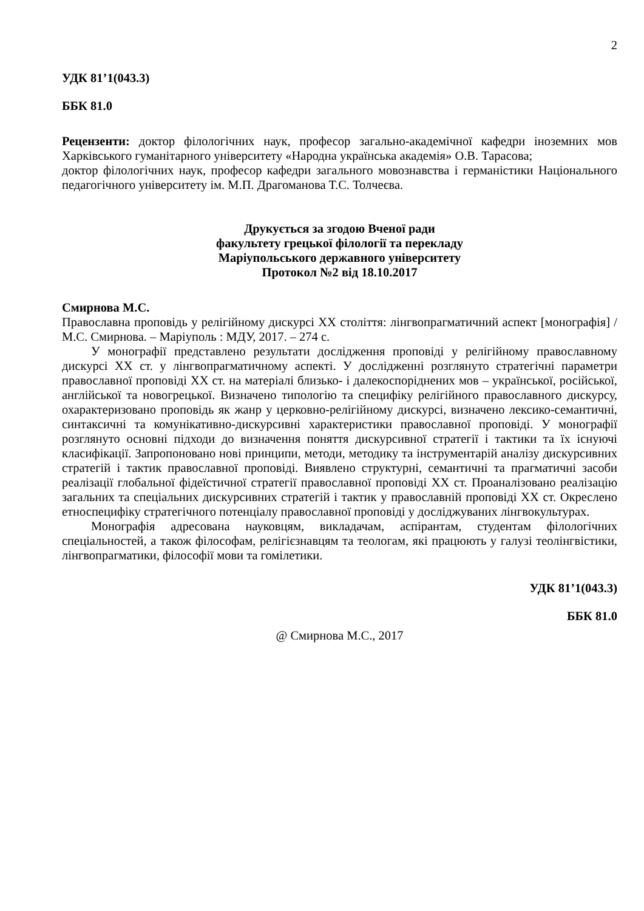2
УДК 81’1(043.3)
ББК 81.0
Рецензенти: доктор філологічних наук, професор загально-академічної кафедри іноземних мов Харківського гуманітарного університету «Народна українська академія» О.В. Тарасова;
доктор філологічних наук, професор кафедри загального мовознавства і германістики Національного педагогічного університету ім. М.П. Драгоманова Т.С. Толчеєва.
Друкується за згодою Вченої ради
факультету грецької філології та перекладу
Маріупольського державного університету
Протокол №2 від 18.10.2017
Смирнова М.С.
Православна проповідь у релігійному дискурсі ХХ століття: лінгвопрагматичний аспект [монографія] / М.С. Смирнова. – Маріуполь : МДУ, 2017. – 274 с.
У монографії представлено результати дослідження проповіді у релігійному православному дискурсі ХХ ст. у лінгвопрагматичному аспекті. У дослідженні розглянуто стратегічні параметри православної проповіді ХХ ст. на матеріалі близько- і далекоспоріднених мов – української, російської, англійської та новогрецької. Визначено типологію та специфіку релігійного православного дискурсу, охарактеризовано проповідь як жанр у церковно-релігійному дискурсі, визначено лексико-семантичні, синтаксичні та комунікативно-дискурсивні характеристики православної проповіді. У монографії розглянуто основні підходи до визначення поняття дискурсивної стратегії і тактики та їх існуючі класифікації. Запропоновано нові принципи, методи, методику та інструментарій аналізу дискурсивних стратегій і тактик православної проповіді. Виявлено структурні, семантичні та прагматичні засоби реалізації глобальної фідеїстичної стратегії православної проповіді ХХ ст. Проаналізовано реалізацію загальних та спеціальних дискурсивних стратегій і тактик у православній проповіді ХХ ст. Окреслено етноспецифіку стратегічного потенціалу православної проповіді у досліджуваних лінгвокультурах.
Монографія адресована науковцям, викладачам, аспірантам, студентам філологічних спеціальностей, а також філософам, релігієзнавцям та теологам, які працюють у галузі теолінгвістики, лінгвопрагматики, філософії мови та гомілетики.
УДК 81’1(043.3)
ББК 81.0
@ Смирнова М.С., 2017